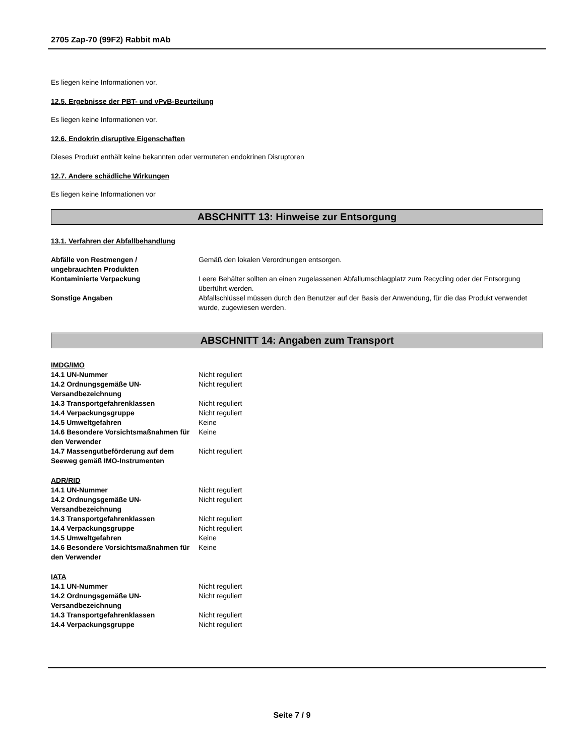2705 Zap-70 (99F2) Rabbit mAb
Es liegen keine Informationen vor.
12.5. Ergebnisse der PBT- und vPvB-Beurteilung
Es liegen keine Informationen vor.
12.6. Endokrin disruptive Eigenschaften
Dieses Produkt enthält keine bekannten oder vermuteten endokrinen Disruptoren
12.7. Andere schädliche Wirkungen
Es liegen keine Informationen vor
ABSCHNITT 13: Hinweise zur Entsorgung
13.1. Verfahren der Abfallbehandlung
| Abfälle von Restmengen / ungebrauchten Produkten | Gemäß den lokalen Verordnungen entsorgen. |
| Kontaminierte Verpackung | Leere Behälter sollten an einen zugelassenen Abfallumschlagplatz zum Recycling oder der Entsorgung überführt werden. |
| Sonstige Angaben | Abfallschlüssel müssen durch den Benutzer auf der Basis der Anwendung, für die das Produkt verwendet wurde, zugewiesen werden. |
ABSCHNITT 14: Angaben zum Transport
IMDG/IMO
| 14.1 UN-Nummer | Nicht reguliert |
| 14.2 Ordnungsgemäße UN-Versandbezeichnung | Nicht reguliert |
| 14.3 Transportgefahrenklassen | Nicht reguliert |
| 14.4 Verpackungsgruppe | Nicht reguliert |
| 14.5 Umweltgefahren | Keine |
| 14.6 Besondere Vorsichtsmaßnahmen für den Verwender | Keine |
| 14.7 Massengutbeförderung auf dem Seeweg gemäß IMO-Instrumenten | Nicht reguliert |
ADR/RID
| 14.1 UN-Nummer | Nicht reguliert |
| 14.2 Ordnungsgemäße UN-Versandbezeichnung | Nicht reguliert |
| 14.3 Transportgefahrenklassen | Nicht reguliert |
| 14.4 Verpackungsgruppe | Nicht reguliert |
| 14.5 Umweltgefahren | Keine |
| 14.6 Besondere Vorsichtsmaßnahmen für den Verwender | Keine |
IATA
| 14.1 UN-Nummer | Nicht reguliert |
| 14.2 Ordnungsgemäße UN-Versandbezeichnung | Nicht reguliert |
| 14.3 Transportgefahrenklassen | Nicht reguliert |
| 14.4 Verpackungsgruppe | Nicht reguliert |
Seite 7 / 9